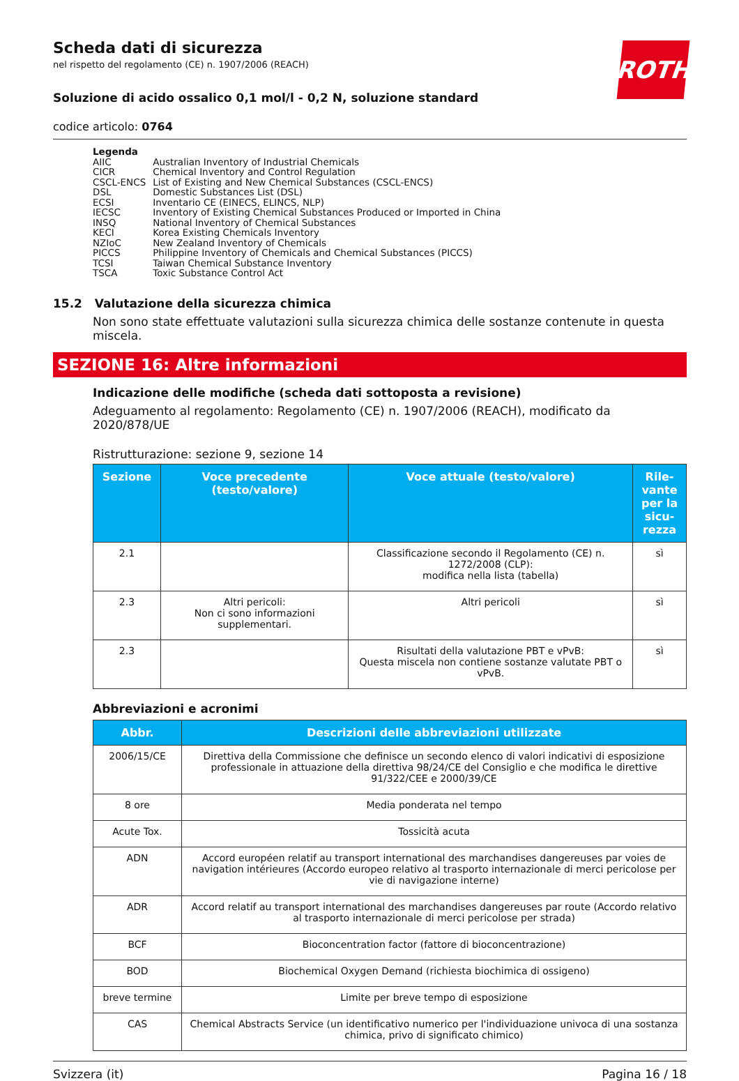ROTH
Scheda dati di sicurezza
nel rispetto del regolamento (CE) n. 1907/2006 (REACH)
Soluzione di acido ossalico 0,1 mol/l - 0,2 N, soluzione standard
codice articolo: 0764
Legenda
| AIIC | Australian Inventory of Industrial Chemicals |
| CICR | Chemical Inventory and Control Regulation |
| CSCL-ENCS | List of Existing and New Chemical Substances (CSCL-ENCS) |
| DSL | Domestic Substances List (DSL) |
| ECSI | Inventario CE (EINECS, ELINCS, NLP) |
| IECSC | Inventory of Existing Chemical Substances Produced or Imported in China |
| INSQ | National Inventory of Chemical Substances |
| KECI | Korea Existing Chemicals Inventory |
| NZIoC | New Zealand Inventory of Chemicals |
| PICCS | Philippine Inventory of Chemicals and Chemical Substances (PICCS) |
| TCSI | Taiwan Chemical Substance Inventory |
| TSCA | Toxic Substance Control Act |
15.2 Valutazione della sicurezza chimica
Non sono state effettuate valutazioni sulla sicurezza chimica delle sostanze contenute in questa miscela.
SEZIONE 16: Altre informazioni
Indicazione delle modifiche (scheda dati sottoposta a revisione)
Adeguamento al regolamento: Regolamento (CE) n. 1907/2006 (REACH), modificato da 2020/878/UE
Ristrutturazione: sezione 9, sezione 14
| Sezione | Voce precedente (testo/valore) | Voce attuale (testo/valore) | Rile-vante per la sicu-rezza |
| --- | --- | --- | --- |
| 2.1 | | Classificazione secondo il Regolamento (CE) n. 1272/2008 (CLP): modifica nella lista (tabella) | sì |
| 2.3 | Altri pericoli: Non ci sono informazioni supplementari. | Altri pericoli | sì |
| 2.3 | | Risultati della valutazione PBT e vPvB: Questa miscela non contiene sostanze valutate PBT o vPvB. | sì |
Abbreviazioni e acronimi
| Abbr. | Descrizioni delle abbreviazioni utilizzate |
| --- | --- |
| 2006/15/CE | Direttiva della Commissione che definisce un secondo elenco di valori indicativi di esposizione professionale in attuazione della direttiva 98/24/CE del Consiglio e che modifica le direttive 91/322/CEE e 2000/39/CE |
| 8 ore | Media ponderata nel tempo |
| Acute Tox. | Tossicità acuta |
| ADN | Accord européen relatif au transport international des marchandises dangereuses par voies de navigation intérieures (Accordo europeo relativo al trasporto internazionale di merci pericolose per vie di navigazione interne) |
| ADR | Accord relatif au transport international des marchandises dangereuses par route (Accordo relativo al trasporto internazionale di merci pericolose per strada) |
| BCF | Bioconcentration factor (fattore di bioconcentrazione) |
| BOD | Biochemical Oxygen Demand (richiesta biochimica di ossigeno) |
| breve termine | Limite per breve tempo di esposizione |
| CAS | Chemical Abstracts Service (un identificativo numerico per l'individuazione univoca di una sostanza chimica, privo di significato chimico) |
Svizzera (it) Pagina 16 / 18